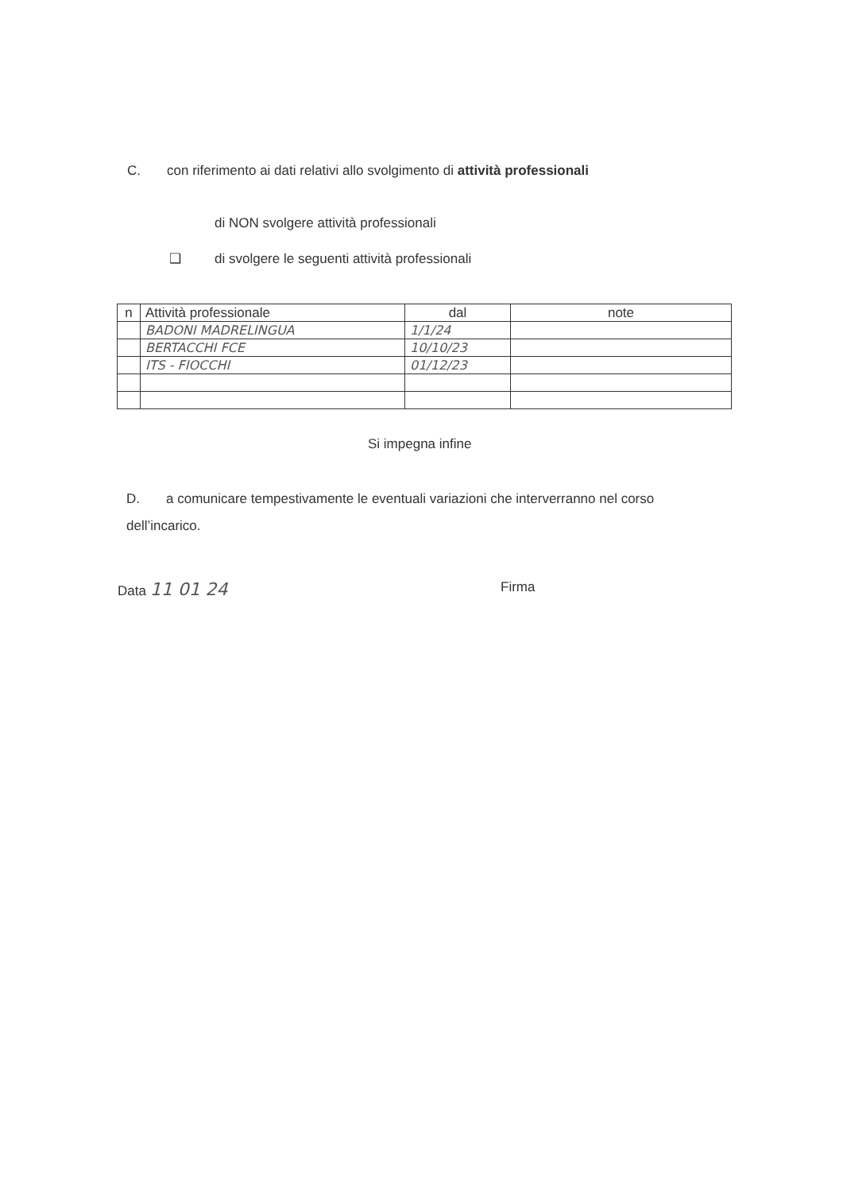C. con riferimento ai dati relativi allo svolgimento di attività professionali
di NON svolgere attività professionali
❑ di svolgere le seguenti attività professionali
| n | Attività professionale | dal | note |
| | BADONI MADRELINGUA | 1/1/24 | |
| | BERTACCHI FCE | 10/10/23 | |
| | ITS - FIOCCHI | 01/12/23 | |
Si impegna infine
D. a comunicare tempestivamente le eventuali variazioni che interverranno nel corso dell’incarico.
Data 11 01 24 Firma